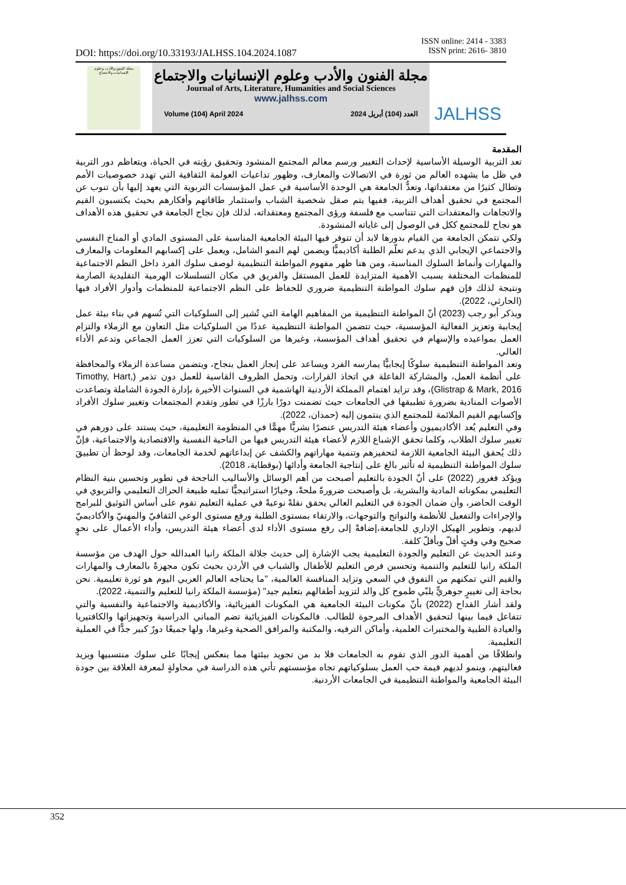ISSN online: 2414 - 3383
ISSN print: 2616- 3810
DOI: https://doi.org/10.33193/JALHSS.104.2024.1087
مجلة الفنون والأدب وعلوم الإنسانيات والاجتماع
مجلة الفنون والأدب وعلوم الإنسانيات والاجتماع
Journal of Arts, Literature, Humanities and Social Sciences
www.jalhss.com
Volume (104) April 2024 العدد (104) أبريل 2024
JALHSS
المقدمة
تعد التربية الوسيلة الأساسية لإحداث التغيير ورسم معالم المجتمع المنشود وتحقيق رؤيته في الحياة، ويتعاظم دور التربية في ظل ما يشهده العالم من ثورة في الاتصالات والمعارف، وظهور تداعيات العولمة الثقافية التي تهدد خصوصيات الأمم وتطال كثيرًا من معتقداتها، وتعدُّ الجامعة هي الوحدة الأساسية في عمل المؤسسات التربوية التي يعهد إليها بأن تنوب عن المجتمع في تحقيق أهداف التربية، ففيها يتم صقل شخصية الشباب واستثمار طاقاتهم وأفكارهم بحيث يكتسبون القيم والاتجاهات والمعتقدات التي تتناسب مع فلسفة ورؤى المجتمع ومعتقداته، لذلك فإن نجاح الجامعة في تحقيق هذه الأهداف هو نجاح للمجتمع ككل في الوصول إلى غاياته المنشودة.
ولكي تتمكن الجامعة من القيام بدورها لابد أن تتوفر فيها البيئة الجامعية المناسبة على المستوى المادي أو المناخ النفسي والاجتماعي الإيجابي الذي يدعم تعلّم الطلبة أكاديميًّا ويضمن لهم النمو الشامل، ويعمل على إكسابهم المعلومات والمعارف والمهارات وأنماط السلوك المناسبة، ومن هنا ظهر مفهوم المواطنة التنظيمية لوصف سلوك الفرد داخل النظم الاجتماعية للمنظمات المختلفة بسبب الأهمية المتزايدة للعمل المستقل والفريق في مكان التسلسلات الهرمية التقليدية الصارمة ونتيجة لذلك فإن فهم سلوك المواطنة التنظيمية ضروري للحفاظ على النظم الاجتماعية للمنظمات وأدوار الأفراد فيها (الحارثي، 2022).
ويذكر أبو رجب (2023) أنّ المواطنة التنظيمية من المفاهيم الهامة التي تُشير إلى السلوكيات التي تُسهم في بناء بيئة عمل إيجابية وتعزيز الفعالية المؤسسية، حيث تتضمن المواطنة التنظيمية عددًا من السلوكيات مثل التعاون مع الزملاء والتزام العمل بمواعيده والإسهام في تحقيق أهداف المؤسسة، وغيرها من السلوكيات التي تعزز العمل الجماعي وتدعم الأداء العالي.
وتعد المواطنة التنظيمية سلوكًا إيجابيًّا يمارسه الفرد ويساعد على إنجاز العمل بنجاح، ويتضمن مساعدة الزملاء والمحافظة على أنظمة العمل، والمشاركة الفاعلة في اتخاذ القرارات، وتحمل الظروف القاسية للعمل دون تذمر (Timothy, Hart, Glistrap & Mark, 2016)، وقد تزايد اهتمام المملكة الأردنية الهاشمية في السنوات الأخيرة بإدارة الجودة الشاملة وتصاعدت الأصوات المنادية بضرورة تطبيقها في الجامعات حيث تضمنت دورًا بارزًا في تطور وتقدم المجتمعات وتغيير سلوك الأفراد وإكسابهم القيم الملائمة للمجتمع الذي ينتمون إليه (حمدان، 2022).
وفي التعليم يُعد الأكاديميون وأعضاء هيئة التدريس عنصرًا بشريًّا مهمًّا في المنظومة التعليمية، حيث يستند على دورهم في تغيير سلوك الطلاب، وكلما تحقق الإشباع اللازم لأعضاء هيئة التدريس فيها من الناحية النفسية والاقتصادية والاجتماعية، فإنّ ذلك يُحقق البيئة الجامعية اللازمة لتحفيزهم وتنمية مهاراتهم والكشف عن إبداعاتهم لخدمة الجامعات، وقد لوحظ أن تطبيقَ سلوك المواطنة التنظيمية له تأثير بالغ على إنتاجية الجامعة وأدائها (بوقطاية، 2018).
ويؤكد فغرور (2022) على أنّ الجودة بالتعليم أصبحت من أهم الوسائل والأساليب الناجحة في تطوير وتحسين بنية النظام التعليمي بمكوناته المادية والبشرية، بل وأصبحت ضرورةً ملحةً، وخيارًا استراتيجيًّا تمليه طبيعة الحراك التعليمي والتربوي في الوقت الحاضر، وأن ضمان الجودة في التعليم العالي يحقق نقلةً نوعيةً في عملية التعليم تقوم على أساس التوثيق للبرامج والإجراءات والتفعيل للأنظمة والنواتج والتوجهات، والارتقاء بمستوى الطلبة ورفع مستوى الوعي الثقافيّ والمهنيّ والأكاديميّ لديهم، وتطوير الهيكل الإداري للجامعة،إضافةً إلى رفع مستوى الأداء لدى أعضاء هيئة التدريس، وأداء الأعمال على نحوٍ صحيح وفي وقتٍ أقلّ وبأقلّ كلفة.
وعند الحديث عن التعليم والجودة التعليمية يجب الإشارة إلى حديث جلالة الملكة رانيا العبدالله حول الهدف من مؤسسة الملكة رانيا للتعليم والتنمية وتحسين فرص التعليم للأطفال والشباب في الأردن بحيث تكون مجهزةً بالمعارف والمهارات والقيم التي تمكنهم من التفوق في السعي وتزايد المنافسة العالمية، "ما يحتاجه العالم العربي اليوم هو ثورة تعليمية. نحن بحاجة إلى تغييرٍ جوهريٍّ يلبّي طموح كل والد لتزويد أطفالهم بتعليم جيد" (مؤسسة الملكة رانيا للتعليم والتنمية، 2022).
ولقد أشار القداح (2022) بأنّ مكونات البيئة الجامعية هي المكونات الفيزيائية، والأكاديمية والاجتماعية والنفسية والتي تتفاعل فيما بينها لتحقيق الأهداف المرجوة للطالب. فالمكونات الفيزيائية تضم المباني الدراسية وتجهيزاتها والكافتيريا والعيادة الطبية والمختبرات العلمية، وأماكن الترفيه، والمكتبة والمرافق الصحية وغيرها، ولها جميعًا دورٌ كبير جدًّا في العملية التعليمية.
وانطلاقًا من أهمية الدور الذي تقوم به الجامعات فلا بد من تجويد بيئتها مما ينعكس إيجابًا على سلوك منتسبيها ويزيد فعاليتهم، وينمو لديهم قيمة حب العمل بسلوكياتهم تجاه مؤسستهم تأتي هذه الدراسة في محاولةٍ لمعرفة العلاقة بين جودة البيئة الجامعية والمواطنة التنظيمية في الجامعات الأردنية.
352